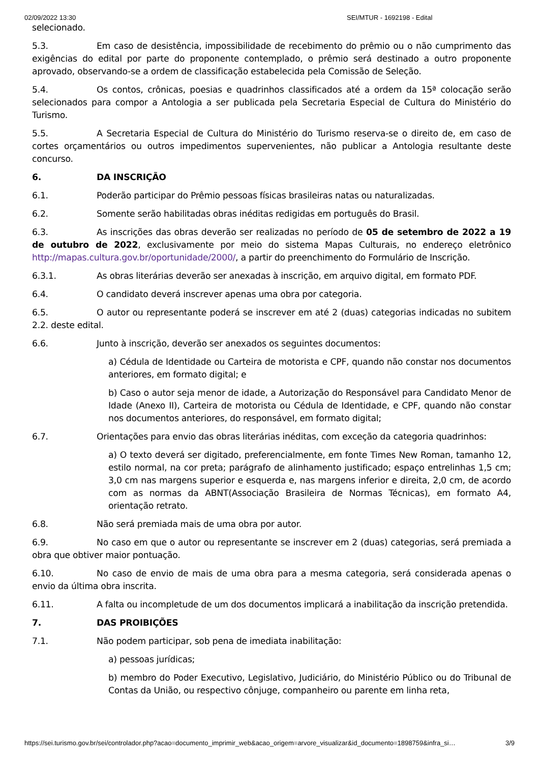02/09/2022 13:30 SEI/MTUR - 1692198 - Edital
selecionado.
5.3. Em caso de desistência, impossibilidade de recebimento do prêmio ou o não cumprimento das exigências do edital por parte do proponente contemplado, o prêmio será destinado a outro proponente aprovado, observando-se a ordem de classificação estabelecida pela Comissão de Seleção.
5.4. Os contos, crônicas, poesias e quadrinhos classificados até a ordem da 15ª colocação serão selecionados para compor a Antologia a ser publicada pela Secretaria Especial de Cultura do Ministério do Turismo.
5.5. A Secretaria Especial de Cultura do Ministério do Turismo reserva-se o direito de, em caso de cortes orçamentários ou outros impedimentos supervenientes, não publicar a Antologia resultante deste concurso.
6. DA INSCRIÇÃO
6.1. Poderão participar do Prêmio pessoas físicas brasileiras natas ou naturalizadas.
6.2. Somente serão habilitadas obras inéditas redigidas em português do Brasil.
6.3. As inscrições das obras deverão ser realizadas no período de 05 de setembro de 2022 a 19 de outubro de 2022, exclusivamente por meio do sistema Mapas Culturais, no endereço eletrônico http://mapas.cultura.gov.br/oportunidade/2000/, a partir do preenchimento do Formulário de Inscrição.
6.3.1. As obras literárias deverão ser anexadas à inscrição, em arquivo digital, em formato PDF.
6.4. O candidato deverá inscrever apenas uma obra por categoria.
6.5. O autor ou representante poderá se inscrever em até 2 (duas) categorias indicadas no subitem 2.2. deste edital.
6.6. Junto à inscrição, deverão ser anexados os seguintes documentos:
a) Cédula de Identidade ou Carteira de motorista e CPF, quando não constar nos documentos anteriores, em formato digital; e
b) Caso o autor seja menor de idade, a Autorização do Responsável para Candidato Menor de Idade (Anexo II), Carteira de motorista ou Cédula de Identidade, e CPF, quando não constar nos documentos anteriores, do responsável, em formato digital;
6.7. Orientações para envio das obras literárias inéditas, com exceção da categoria quadrinhos:
a) O texto deverá ser digitado, preferencialmente, em fonte Times New Roman, tamanho 12, estilo normal, na cor preta; parágrafo de alinhamento justificado; espaço entrelinhas 1,5 cm; 3,0 cm nas margens superior e esquerda e, nas margens inferior e direita, 2,0 cm, de acordo com as normas da ABNT(Associação Brasileira de Normas Técnicas), em formato A4, orientação retrato.
6.8. Não será premiada mais de uma obra por autor.
6.9. No caso em que o autor ou representante se inscrever em 2 (duas) categorias, será premiada a obra que obtiver maior pontuação.
6.10. No caso de envio de mais de uma obra para a mesma categoria, será considerada apenas o envio da última obra inscrita.
6.11. A falta ou incompletude de um dos documentos implicará a inabilitação da inscrição pretendida.
7. DAS PROIBIÇÕES
7.1. Não podem participar, sob pena de imediata inabilitação:
a) pessoas jurídicas;
b) membro do Poder Executivo, Legislativo, Judiciário, do Ministério Público ou do Tribunal de Contas da União, ou respectivo cônjuge, companheiro ou parente em linha reta,
https://sei.turismo.gov.br/sei/controlador.php?acao=documento_imprimir_web&acao_origem=arvore_visualizar&id_documento=1898759&infra_si… 3/9